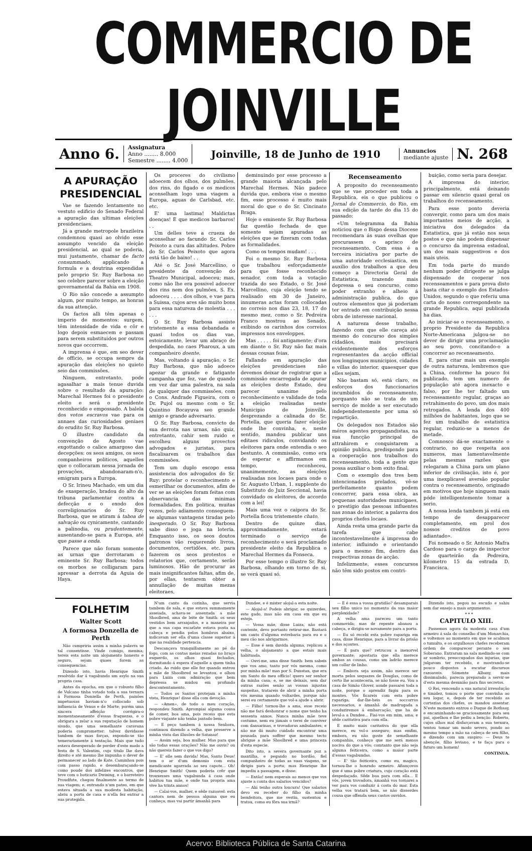COMMERCIO DE JOINVILLE
Anno 6.
Assignatura
Anno ........ 8.000
Semestre ........ 4.000
Joinville, 18 de Junho de 1910
Annuncios
mediante ajuste
N. 268
A APURAÇÃO PRESIDENCIAL
Vae se fazendo lentamente no vestuto edificio do Senado Federal a apuração das ultimas eleições presidenciaes.
Já a grande metropole brazileira condemnou quasi ao olvido esse assumpto vencido da eleição presidencial, ao qual se poderia, mui justamente, chamar de facto consummado, applicando a formula e a doutrina expendidas pelo proprio Sr. Ruy Barbosa no seo celebre parecer sobre a eleição governamental da Bahia em 1908.
O Rio não concede a assumpto algum, por muito tempo, as honras da sua attenção.
Os factos alli têm apenas o imperio de momentos: surgem, têm intensidade de vida e côr e logo depois esmaecem e passam para serem substituidos por outros novos que occorrem.
A imprensa é que, em seo dever de officio, se occupa sempre da apuração das eleições no quieto seio das commissões.
Ninguem, entretanto, pode agasalhar a mais tenue duvida sobre o resultado da apuração: Marechal Hermes foi o presidente eleito e será o presidente reconhecido e empossado. A balela dos votos escravos vae para os annaes das curiosidades geniaes do erudito Sr. Ruy Barbosa.
O illustre candidato da convenção de Agosto vae exgottando o calice amargoso das decepções: os seos amigos, os seos companheiros politicos, aquelles que o collocaram nessa jornada de provações, abandonaram-n'o, emigram para a Europa.
O Sr. Irineu Machado, em um dia de exasperação, bradou do alto da tribuna parlamentar contra a defecção e o exodo dos correligionarios do Sr. Ruy Barbosa, que se atiram á taboa de salvação ou cynicamente, cantando a palinodia, ou prudentemente, ausentando-se para a Europa, até que passe a onda.
Parece que não foram somente as urnas que derrotaram o eminente Sr. Ruy Barbosa; todos os morbos se colligaram para apressar a derrota da Aguia de Haya.
Os proceres do civilismo adoecem dos olhos, dos pulmões, dos rins, do figado e os medicos aconselham logo uma viagem a Europa, aguas de Carlsbad, etc. etc.
E' uma lastima! Maldictas doenças! E que medicos barbaros! . .
Um delles teve a crueza de aconselhar ao facundo Sr. Carlos Peixoto a cura das altitudes. Pobre do Sr. Carlos Peixoto que agora está tão de baixo! . .
Até o Sr. José Marcellino, o presidente da convenção do Theatro Municipal, adoeceu; mas, como não lhe era possivel adoecer dos rins nem dos pulmões, S. Ex. adoeceu . . . . dos olhos, e vae para a Suissa, cujos ares são muito bons para essa natureza de molestia . . . . . .
O Sr. Ruy Barbosa assiste tristemente a essa debandada e quasi todos os dias vae, estoicamente, levar um abraço de despedida, no caes Pharoux, a um companheiro doente.
Mas, voltando á apuração, o Sr. Ruy Barbosa, que não adoece apezar da grande e fatigante campanha que fez, vae de quando em vez dar uma palestra, na sala de qualquer das commissões, com o Cons. Andrade Figueira, com o Dr. Pujol ou mesmo com o Sr. Quintino Bocayuva seo grande amigo e grande adversario.
O Sr. Ruy Barbosa, convicto de sua derrota nas urnas, não quiz, entretanto, cahir sem ruido e escolheu alguns provectos advogados e juristas, para fiscalisarem os trabalhos das commissões.
Tem um duplo escopo essa assistencia dos advogados do Sr. Ruy: protelar o reconhecimento e esmerilhar os documentos, afim de ver se as eleições foram feitas com observancia das minimas formalidades. Em politica, muitas vezes, pelo adiamento conseguem-se algumas vantagens tiradas pelo inesperado. O Sr. Ruy Barbosa sabe disso e joga na loteria. Emquanto isso, os seos doutos patronos vão requerendo livros, documentos, certidões, etc. para fazerem os seos protestos e relatorios que, certamente, serão luminosos. Hão de procurar as mais insignificantes faltas, afim de, por ellas, tentarem obter a annullação de muitas mezas eleitoraes,
deminuindo por esse processo a grande maioria alcançada pelo Marechal Hermes. Não padece duvida que, embora vise o mesmo fim, esse processo é muito mais moral do que o do Sr. Cincinato Braga.
Hoje o eminente Sr. Ruy Barbosa faz questão fechada de que somente sejam apuradas as eleições que se fizeram com todas as formalidades.
Como os tempos mudam! . . .
Foi o mesmo Sr. Ruy Barbosa que trabalhou esforçadamente para que fosse reconhecido senador, com toda a votação trazida do seo Estado, o Sr. José Marcellino, cuja eleição tendo se realisado em 30 de Janeiro, innumeras actas foram collocadas no correio nos dias 23, 18, 17 do mesmo mez, como o Sr. Pedreira Franco mostrou ao Senado, exibindo os carinhos dos correios impressos nos enveloppes.
Mas . . . . . foi antigamente; d'ora em diante o Sr. Ruy não faz mais dessas cousas feias.
Fallando em apuração das eleições presidenciaes não devemos deixar de registrar que a commissão encarregada de apurar as eleições deste Estado, deu parecer unanime pelo reconhecimento e validade de toda a eleição realisadas neste Municipio de Joinville, desprezando a calinada do Sr. Portella, que queria fazer eleição onde lhe convinha, e, neste sentido, mandou publicar uns editaes ridiculos, convidando os eleitores para onde entendia o seo bestunto. A commissão, como era de esperar e affirmamos em tempo, reconheceu, unanimemente, as eleições realisadas nos locaes para onde o Sr. Augusto Urban, 1. supplente do Substituto do Juiz Seccional, havia convidado os eleitores, de accordo com a lei!
Mais uma vez o caipora do Sr. Portella ficou tristemente chato.
Dentro de quinze dias, approximadamente, estará terminado o serviço de reconhecimento e será proclamado presidente eleito da Republica o Marechal Hermes da Fonseca.
Por esse tempo o illustre Sr. Ruy Barbosa, olhando em torno de si, se verá quasi só.
Recenseamento
A proposito do recenseamento que se vae proceder em toda a Republica, eis o que publicou o Jornal do Commercio, do Rio, em sua edição da tarde do dia 15 do passado:
«Um telegramma da Bahia noticiou que o Bispo dessa Diocese recomendara ás suas ovelhas que procurassem o aprisco de recenseamento. Com essa é a terceira iniciativa por parte de uma autoridade ecclesiastica, em auxilio dos trabalhos a que deu começo a Directoria Geral de Estatistica, trazendo mais depressa o seu concurso, como poder extranho e alheio á administração publica, do que outros elementos que já poderiam ter entrado em contribuição nessa obra de interesse nacional.
A natureza desse trabalho, fazendo com que elle careça até mesmo do concurso dos simples cidadãos, mais precisará evidentemente dos esforços representantes da acção official nos longinquos municipios, cidades e villas do interior, quaesquer que elles sejam.
Não bastam só, está claro, os esforços dos funccionarios incumbidos do recenseamento, porquanto não se trata de um serviço de molde a ser executado independentemente por uma só repartição.
Os delegados nos Estados são méros agentes propagandistas, na sua funcção principal de attrahirem e conquistarem a opinião publica, predispondo para a cooperação nos trabalhos do recenseamento, toda a gente que possa auxiliar o bom exito final.
Com o exemplo dos tres bem intencionados prelados, vê-se perfeitamente quanto podem concorrer, para essa obra, as pequenas autoridades municipaes, o prestigio das pessoas influentes nas zonas do interior, a palavra dos proprios chefes locaes.
Ainda resta uma grande parte da tarefa que cabe incontestavelmente á imprensa do interior, influindo e orientando para o mesmo fim, dentro das respectivas zonas de acção.
Infelizmente, esses concursos não têm sido postos em contri-
buição, como seria para desejar.
A imprensa do interior, principalmente, está deixando passar em silencio quasi geral os trabalhos do recenseamento.
Para esse ponto deveria convergir, como para um dos mais importantes meios de acção, a iniciativa dos delegados da Estatistica, que já estão nos seus postos e que não podem dispensar o concurso da imprensa estadoal, um dos mais suggestivos e dos mais uteis.
Em toda parte do mundo nenhum poder dirigente se julga dispensado de cooperar nos recenseamentos e para prova disto basta citar o exemplo dos Estados-Unidos, segundo o que referiu uma carta do nosso correspondente na grande Republica, aqui publicada ha dias.
Ao iniciar-se o recenseamento, o proprio Presidente da Republica Norte-Americana julgou-se no dever de dirigir uma proclamação ao seu povo, concitando-o a concorrer ao recenseamento.
E, para citar mais um exemplo de outra natureza, lembremos que a China, conforme ha pouco foi publicado, tem um numero de população até agora inexacto e falso, por lhe ter faltado um recenseamento regular, graças ao retrahimento do povo, um dos mais retrogados. A lenda dos 400 milhões de habitantes, logo que se fez um trabalho de estatistica regular, reduzio-se a menos de metade.
Comnosco dá-se exactamente o contrario, no que respeita aos numeros, mas lamentavelmente pelas mesmas razões que relegaram a China para um plano inferior de civilisação, isto é, por uma inexplicavel aversão popular contra o recenseamento, originado em motivos que hoje ninguem mais póde intelligentemente tomar a serio.
A nossa lenda tambem já está em tempo de desapparecer completamente, em prol dos nossos creditos de povo adiantado».
Foi nomeado o Sr. Antonio Mafra Cardoso para o cargo de inspector de quarteirão da Pedreira, kilometro 15 da estrada D. Francisca.
FOLHETIM
Walter Scott
A formosa Donzella de Perth
Não cumpriria assim a minha palavra se tal consentisse. Vinde comigo, menina; tereis esta noite um alojamento honesto e seguro, sejam quaes forem as consequencias.
Dizendo isto, havia Henrique Smith resolvido dar á vagabundo um asylo na sua propria casa.
Antes da epocha, em que o robusto filho de Vulcano tinha votado toda a sua ternura á Formosa Donzella de Perth, paixões impetuosas haviam-n'o collocado sob influencia de Venus e de Marte; porém uma sincera affeição corrigira-o momentaneamente d'essas fraquezas, e o obrigara a zelar a sua reputação de homem sisudo, que uma semelhante caravana poderia comprometter: talvez duvidasse tambem de suas forças, expondo-se tão temerariamente á tentação. Mais que tudo estava desesperado de perder d'este modo a festa de S. Valentim, cujo titulo lhe dava direito e até mesmo lhe impunha o dever de permanecer ao lado de Kate. Caminhou pois com passo rapido, e desembaraçando-se como poude dos infelizes encontros, que teve com o boticario Dwining, e o barreteiro Proudfute, chegou finalmente ao termo de sua viagem; e, entrando n'um pateo, em que estava situada a sua modesta habitação, abriu a porta de casa e n'ella fez entrar a sua protegida.
N'um canto da cozinha, que servia tambem de sala, e que estava summamente asseiada, achava-se assentada a mãe Shoolbred, ama de leite de Smith: os seus vestidos bem arranjados, e a maneira por que a sua capa escarlate estava posta na cabeça e pendia pelos hombros abaixo, indicavam ser ella d'uma classe superior á que na realidade pertencia.
Descançava tranquillamente ao pé do fogo, com as contas meias rezadas no braço esquerdo, os olhos quasi fechados, dormitando á espera d'aquelle a quem tinha criado. Ao ruido que elle fez quando entrou a mãe de Shoolbred se levantou, e olhou para Luiza com admiração que bem depressa se mudou em profundo descontentamento.
— Todos os Santos protejam a minha vista, Henrique! disse ella com devoção.
— «Amen», de todo o meu coração, respondeu Smith. Aprompiai alguma cousa de comer, boa ama, pois receio que esta pobre viajante não tenha jantado bem.
— E peço tambem á nossa Senhora, continuou dizendo a velha, que preserve a minha vista das illusões de Satanaz!
— Assim seja, boa mulher. Mas para que são todas essas orações? Não me ouvis? ou não quereis fazer o que vos digo?
— E' elle sem duvida! Mas, Santo Deus! tem o ar d'um demonio com esta mendicante agarrada ao seu capote... Oh! Henrique Smith! Quem poderia crêr que trouxesses uma vagabunda á casa onde habitou tua mãe, e onde tua propria ama vive ha trinta annos!
— Calai-vos, mulher, e sêde razoavel: esta cantora nem de pessoa alguma que eu conheça; mas vai partir ámanhã para
Dundee, e é mister alojal-a esta noite.
— Alojal-a! Podeis abrigar, se quizerdes, este gado, mas não em casa em que eu esteja.
— Vossa mãe, disse Luiza, não está contente, devo portanto retirar-me. Bastará um canto d'alguma estrebaria para eu e o meu cão nos abrigarmos.
— Esse é sem duvida alguma, replicou a velha, o alojamento a que estais mais habituada.
— Ouvi-me, ama disse Smith: bem sabeis que vos amo, tanto por vós mesma, como por minha mãe! mas por S. Dunstan, que era um Santo do meu officio! quero ser senhor da minha casa; e, se me deixais, sem dar outras razões senão as vossas injustas suspeitas, tratareis de abrir a minha porta vós mesma quando voltardes, porque não serei eu certamente que vol-a ajude a abrir.
— Filho! tornou-lhe a ama, esse receio não me fará deshonrar o nome que tenho ha sessenta annos. Nunca minha mãe teve costume, nem eu jámais o terei de conviver com dansarinas, e trovadoras ambulantes; e não me dá muito cuidado encontrar uma pousada para soffrer que mesmo tecto abrigue a mãe Shoolbred e uma princeza d'esta especie.
Dito isto, a severa governante poz a mantilha, e pegando no bordão, fiel companheiro de todas as suas viagens, se dirigiu para a porta; mas Henrique lhe impediu a passagem, e disse:
— Então! nem esperais ao menos que vos ajuste a conta dos salarios vencidos?
— Ahi tenho outra loucura! Que salarios devo eu receber do filho da minha bemfeitora, que me vestiu, sustentou e tratou, como eu fôra sua irmã?
— E é essa a vossa gratidão? desamparais seu filho unico no momento da sua maior perplexidade?
A velha ama pareceu um tanto commovida; mas de repente abanou a cabeça, e dirigiu-se novamente para a porta.
— Eu só recebi esta pobre rapariga em casa, disse Henrique, para a livrar da prisão e dos açoutes.
— E para que? retrucou a inexorvel governante; apostaria que ella merece ambas as cousas, como um ladrão merece um collar de linho.
— Embora seja assim, não merece ser morta pelos sequazes de Douglas, como de certo lhe aconteceria, se não fosse eu. Vou a casa de Simão Glover, aonde passarei toda a noite, porque o aprendiz fugiu para os montes. Vós ficareis com esta pobre rapariga; dar-lhe-heis os soccorros necessarios, e ámanhã de madrugada a conduziremos á embarcação, que ha de leval-a a Dundee... Fiai-vos em mim, ama; e sêde caritativa para com ella.
E muito mais caritativa do que ella merece, eu vol-o asseguro; mas emfim, embora, eu não goste de semelhante companhia, conheço que me será menos nociva do que a vós; comtanto que não seja alguma feiticeira, como a maior parte d'essas vagabundas.
— E' tão feiticeira, como eu, magico, tornou-lhe o honrado armeiro. Afiançovos que é uma pobre criatura, cujo coração está despedaçado. Sêde boa para com ella... E vós, joven trovadora, ámanhã vos tornarei a ver para vos conduzir á costa do mar. Esta velha vos tratará bem, se não disserdes cousa que offenda seus castos ouvidos.
Dizendo isto, pegou no escudo e sahiu sem dar ensejo a mais argumentos.
* * *
CAPITULO XIII.
Passemos agora da modesta casa d'um armeiro á sala do conselho d'um Monarchia, e voltemos ao momento em que se acalmou o tumulto, e os orgulhosos chefes receberam ordem de comparecer perante o seu Soberano. Entraram na sala medindo-se com ar sombrio, preoccupados das injurias, que julgavam ter recebido, e mostrando-se pouco dispostos a escutar discursos razoaveis. Sómente Albany, mais dissimulado, parecia preparado a servir-se d'esta mesma desunião para fins secretos.
O Rei, vencendo a sua natural irresolução e timidez, tomou o porte que convinha ao seu logar, e, depois de ter recebido as cortezias dos chefes, os mandou assentar. N'este momento entrou o Duque de Rothsay, e encaminhando-se graciosamente para seu pai, ajoelhou e lhe pediu a benção. Roberto, cujos olhos mal disfarçavam a sua ternura, tentou tomar um modo severo, pondo ao mesmo tempo a mão na cabeça de seu filho, e dizendo com um suspiro: — Deus te abençõe, filho leviano, e te faça para o futuro um homem!
CONTINUA.
Acervo: Biblioteca Pública de Santa Catarina